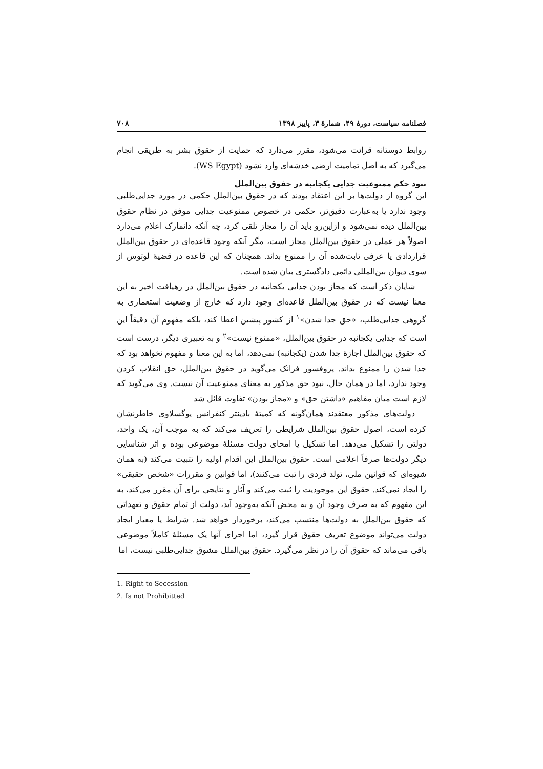فصلنامه سیاست، دورهٔ ۴۹، شمارهٔ ۳، پاییز ۱۳۹۸ ۷۰۸
روابط دوستانه قرائت می‌شود، مقرر می‌دارد که حمایت از حقوق بشر به طریقی انجام می‌گیرد که به اصل تمامیت ارضی خدشه‌ای وارد نشود (WS Egypt).
نبود حکم ممنوعیت جدایی یکجانبه در حقوق بین‌الملل
این گروه از دولت‌ها بر این اعتقاد بودند که در حقوق بین‌الملل حکمی در مورد جدایی‌طلبی وجود ندارد یا به‌عبارت دقیق‌تر، حکمی در خصوص ممنوعیت جدایی موفق در نظام حقوق بین‌الملل دیده نمی‌شود و ازاین‌رو باید آن را مجاز تلقی کرد، چه آنکه دانمارک اعلام می‌دارد اصولاً هر عملی در حقوق بین‌الملل مجاز است، مگر آنکه وجود قاعده‌ای در حقوق بین‌الملل قراردادی یا عرفی ثابت‌شده آن را ممنوع بداند. همچنان که این قاعده در قضیهٔ لوتوس از سوی دیوان بین‌المللی دائمی دادگستری بیان شده است.
شایان ذکر است که مجاز بودن جدایی یکجانبه در حقوق بین‌الملل در رهیافت اخیر به این معنا نیست که در حقوق بین‌الملل قاعده‌ای وجود دارد که خارج از وضعیت استعماری به گروهی جدایی‌طلب، «حق جدا شدن»<sup>۱</sup> از کشور پیشین اعطا کند، بلکه مفهوم آن دقیقاً این است که جدایی یکجانبه در حقوق بین‌الملل، «ممنوع نیست»<sup>۲</sup> و به تعبیری دیگر، درست است که حقوق بین‌الملل اجازهٔ جدا شدن (یکجانبه) نمی‌دهد، اما به این معنا و مفهوم نخواهد بود که جدا شدن را ممنوع بداند. پروفسور فرانک می‌گوید در حقوق بین‌الملل، حق انقلاب کردن وجود ندارد، اما در همان حال، نبود حق مذکور به معنای ممنوعیت آن نیست. وی می‌گوید که لازم است میان مفاهیم «داشتن حق» و «مجاز بودن» تفاوت قائل شد
دولت‌های مذکور معتقدند همان‌گونه که کمیتهٔ بادینتر کنفرانس یوگسلاوی خاطرنشان کرده است، اصول حقوق بین‌الملل شرایطی را تعریف می‌کند که به موجب آن، یک واحد، دولتی را تشکیل می‌دهد. اما تشکیل یا امحای دولت مسئلهٔ موضوعی بوده و اثر شناسایی دیگر دولت‌ها صرفاً اعلامی است. حقوق بین‌الملل این اقدام اولیه را تثبیت می‌کند (به همان شیوه‌ای که قوانین ملی، تولد فردی را ثبت می‌کنند)، اما قوانین و مقررات «شخص حقیقی» را ایجاد نمی‌کند. حقوق این موجودیت را ثبت می‌کند و آثار و نتایجی برای آن مقرر می‌کند، به این مفهوم که به صرف وجود آن و به محض آنکه به‌وجود آید، دولت از تمام حقوق و تعهداتی که حقوق بین‌الملل به دولت‌ها منتسب می‌کند، برخوردار خواهد شد. شرایط یا معیار ایجاد دولت می‌تواند موضوع تعریف حقوق قرار گیرد، اما اجرای آنها یک مسئلهٔ کاملاً موضوعی باقی می‌ماند که حقوق آن را در نظر می‌گیرد. حقوق بین‌الملل مشوق جدایی‌طلبی نیست، اما
1. Right to Secession
2. Is not Prohibitted